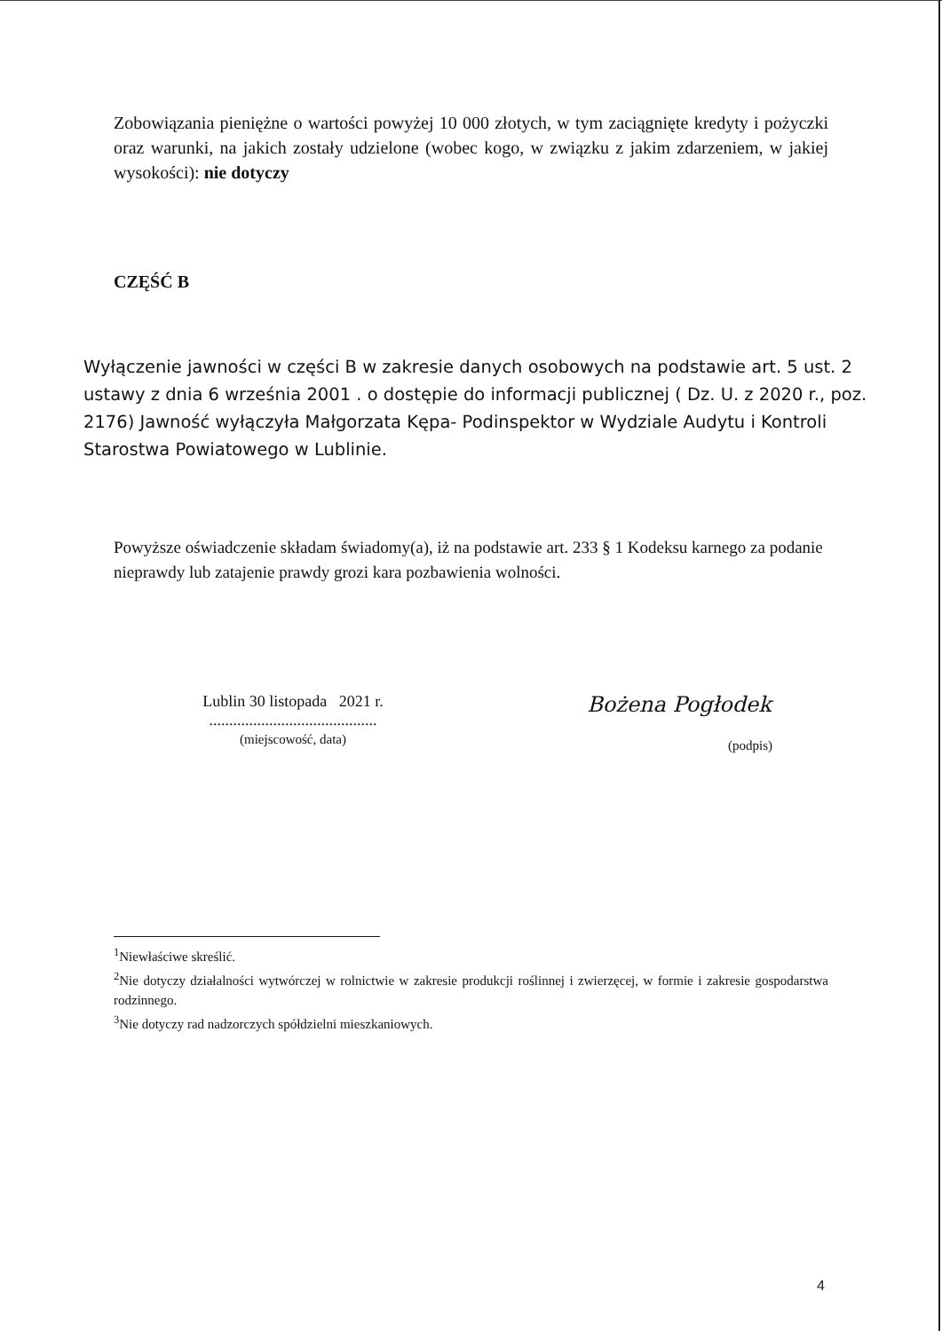Zobowiązania pieniężne o wartości powyżej 10 000 złotych, w tym zaciągnięte kredyty i pożyczki oraz warunki, na jakich zostały udzielone (wobec kogo, w związku z jakim zdarzeniem, w jakiej wysokości): nie dotyczy
CZĘŚĆ B
Wyłączenie jawności w części B w zakresie danych osobowych na podstawie art. 5 ust. 2 ustawy z dnia 6 września 2001 . o dostępie do informacji publicznej ( Dz. U. z 2020 r., poz. 2176) Jawność wyłączyła Małgorzata Kępa- Podinspektor w Wydziale Audytu i Kontroli Starostwa Powiatowego w Lublinie.
Powyższe oświadczenie składam świadomy(a), iż na podstawie art. 233 § 1 Kodeksu karnego za podanie nieprawdy lub zatajenie prawdy grozi kara pozbawienia wolności.
Lublin 30 listopada 2021 r.
..........................................
(miejscowość, data)
Bożena Pogłodek
(podpis)
<sup>1</sup> Niewłaściwe skreślić.
<sup>2</sup> Nie dotyczy działalności wytwórczej w rolnictwie w zakresie produkcji roślinnej i zwierzęcej, w formie i zakresie gospodarstwa rodzinnego.
<sup>3</sup> Nie dotyczy rad nadzorczych spółdzielni mieszkaniowych.
4